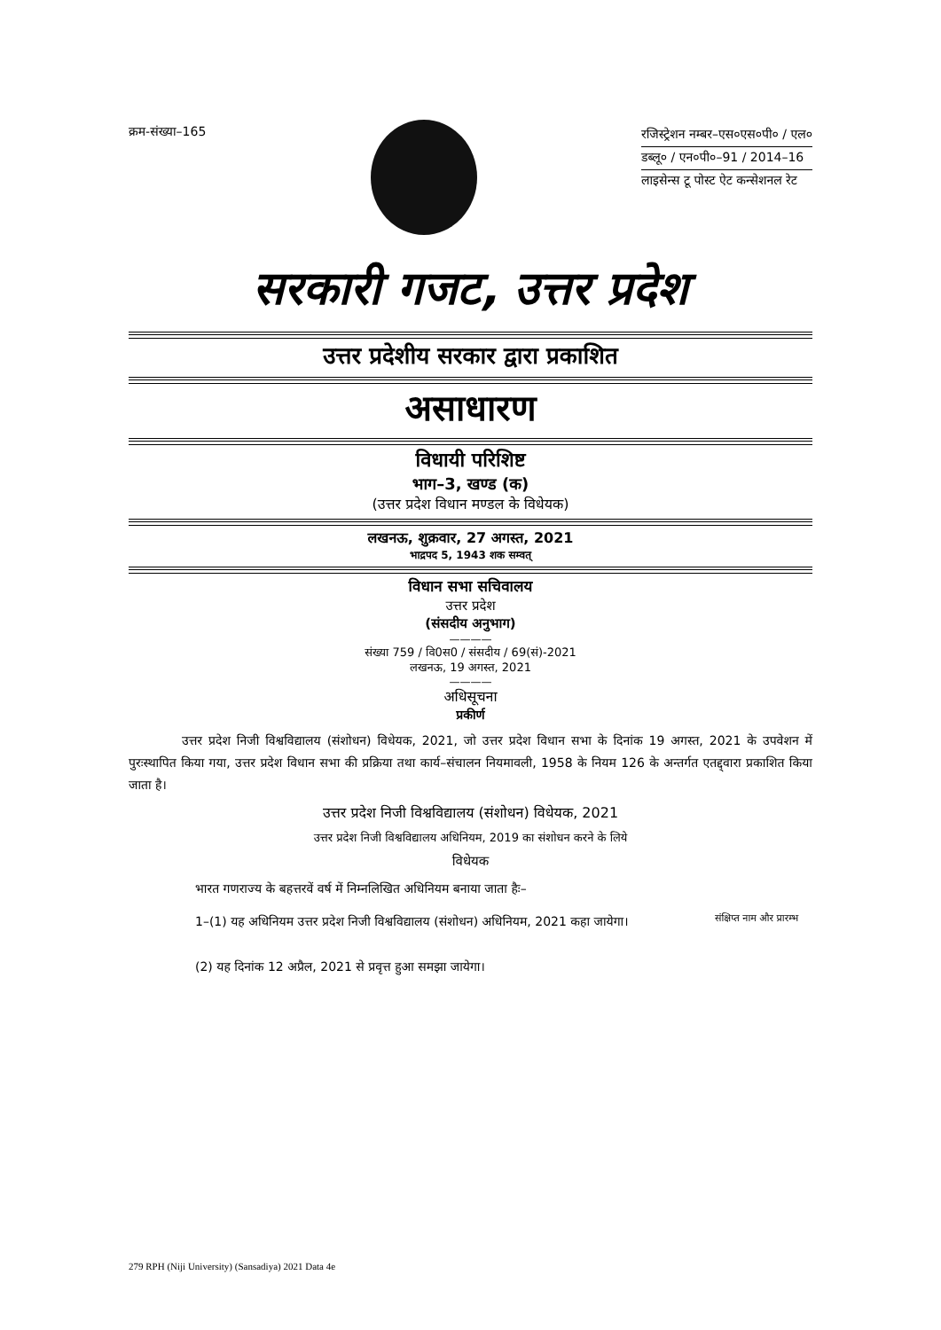क्रम-संख्या–165
रजिस्ट्रेशन नम्बर–एस०एस०पी० / एल०
डब्लू० / एन०पी०–91 / 2014–16
लाइसेन्स टू पोस्ट ऐट कन्सेशनल रेट
सरकारी गजट, उत्तर प्रदेश
उत्तर प्रदेशीय सरकार द्वारा प्रकाशित
असाधारण
विधायी परिशिष्ट
भाग–3, खण्ड (क)
(उत्तर प्रदेश विधान मण्डल के विधेयक)
लखनऊ, शुक्रवार, 27 अगस्त, 2021
भाद्रपद 5, 1943 शक सम्वत्
विधान सभा सचिवालय
उत्तर प्रदेश
(संसदीय अनुभाग)
————
संख्या 759 / वि0स0 / संसदीय / 69(सं)-2021
लखनऊ, 19 अगस्त, 2021
————
अधिसूचना
प्रकीर्ण
उत्तर प्रदेश निजी विश्वविद्यालय (संशोधन) विधेयक, 2021, जो उत्तर प्रदेश विधान सभा के दिनांक 19 अगस्त, 2021 के उपवेशन में पुरःस्थापित किया गया, उत्तर प्रदेश विधान सभा की प्रक्रिया तथा कार्य–संचालन नियमावली, 1958 के नियम 126 के अन्तर्गत एतद्द्वारा प्रकाशित किया जाता है।
उत्तर प्रदेश निजी विश्वविद्यालय (संशोधन) विधेयक, 2021
उत्तर प्रदेश निजी विश्वविद्यालय अधिनियम, 2019 का संशोधन करने के लिये
विधेयक
भारत गणराज्य के बहत्तरवें वर्ष में निम्नलिखित अधिनियम बनाया जाता हैः–
1–(1) यह अधिनियम उत्तर प्रदेश निजी विश्वविद्यालय (संशोधन) अधिनियम, 2021 कहा जायेगा।
संक्षिप्त नाम और प्रारम्भ
(2) यह दिनांक 12 अप्रैल, 2021 से प्रवृत्त हुआ समझा जायेगा।
279 RPH (Niji University) (Sansadiya) 2021 Data 4e